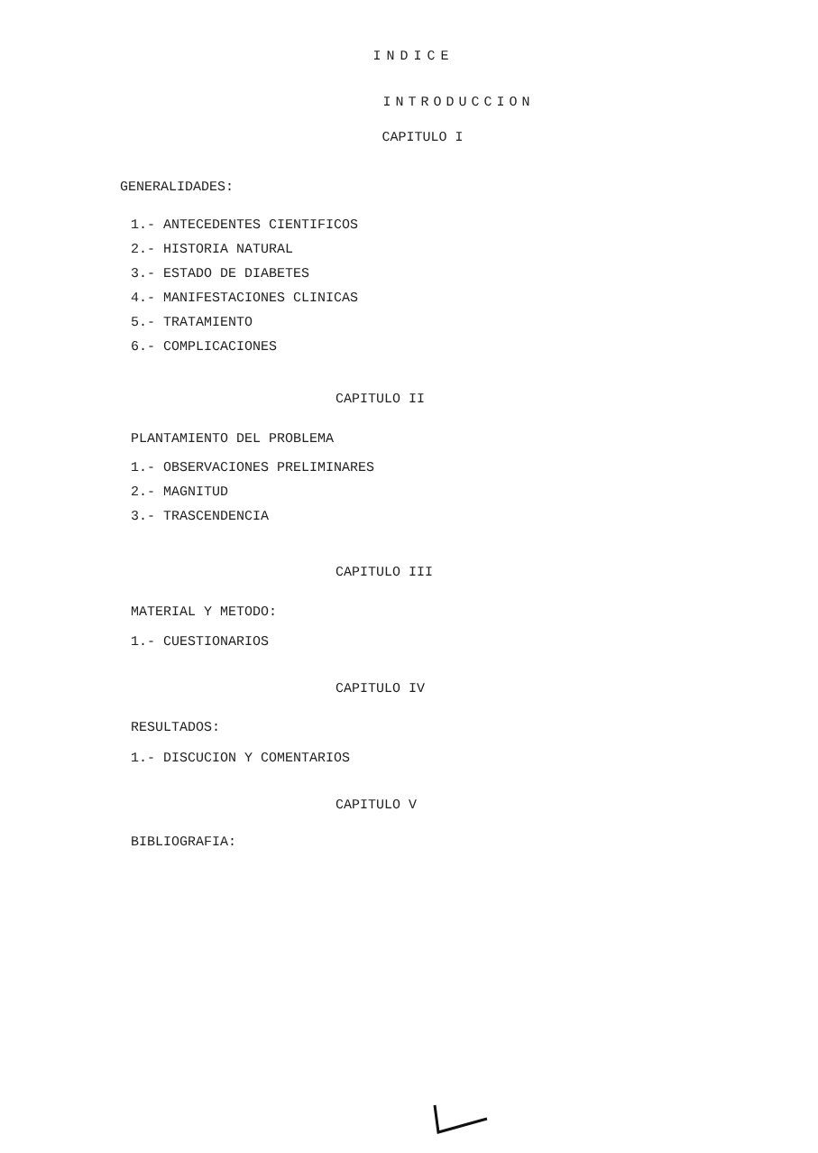INDICE
INTRODUCCION
CAPITULO I
GENERALIDADES:
1.- ANTECEDENTES CIENTIFICOS
2.- HISTORIA NATURAL
3.- ESTADO DE DIABETES
4.- MANIFESTACIONES CLINICAS
5.- TRATAMIENTO
6.- COMPLICACIONES
CAPITULO II
PLANTAMIENTO DEL PROBLEMA
1.- OBSERVACIONES PRELIMINARES
2.- MAGNITUD
3.- TRASCENDENCIA
CAPITULO III
MATERIAL Y METODO:
1.- CUESTIONARIOS
CAPITULO IV
RESULTADOS:
1.- DISCUCION Y COMENTARIOS
CAPITULO V
BIBLIOGRAFIA: